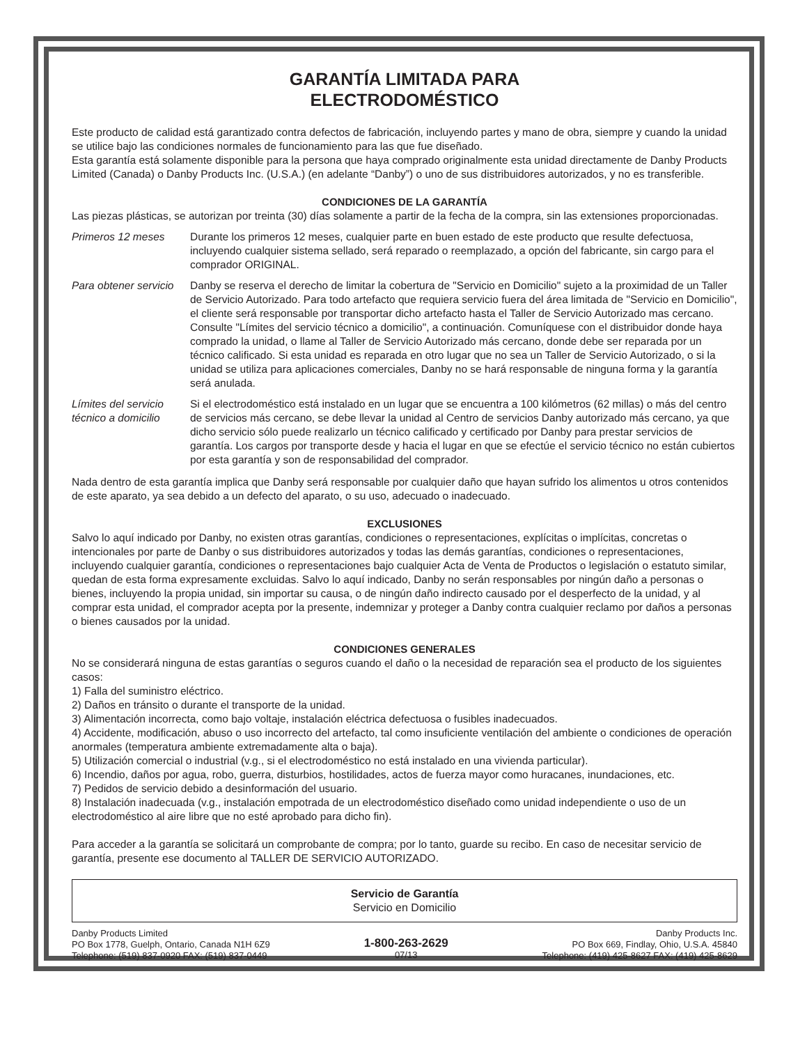GARANTÍA LIMITADA PARA
ELECTRODOMÉSTICO
Este producto de calidad está garantizado contra defectos de fabricación, incluyendo partes y mano de obra, siempre y cuando la unidad se utilice bajo las condiciones normales de funcionamiento para las que fue diseñado.
Esta garantía está solamente disponible para la persona que haya comprado originalmente esta unidad directamente de Danby Products Limited (Canada) o Danby Products Inc. (U.S.A.) (en adelante “Danby”) o uno de sus distribuidores autorizados, y no es transferible.
CONDICIONES DE LA GARANTÍA
Las piezas plásticas, se autorizan por treinta (30) días solamente a partir de la fecha de la compra, sin las extensiones proporcionadas.
Primeros 12 meses Durante los primeros 12 meses, cualquier parte en buen estado de este producto que resulte defectuosa, incluyendo cualquier sistema sellado, será reparado o reemplazado, a opción del fabricante, sin cargo para el comprador ORIGINAL.
Para obtener servicio
Danby se reserva el derecho de limitar la cobertura de "Servicio en Domicilio" sujeto a la proximidad de un Taller de Servicio Autorizado. Para todo artefacto que requiera servicio fuera del área limitada de "Servicio en Domicilio", el cliente será responsable por transportar dicho artefacto hasta el Taller de Servicio Autorizado mas cercano. Consulte "Límites del servicio técnico a domicilio", a continuación. Comuníquese con el distribuidor donde haya comprado la unidad, o llame al Taller de Servicio Autorizado más cercano, donde debe ser reparada por un técnico calificado. Si esta unidad es reparada en otro lugar que no sea un Taller de Servicio Autorizado, o si la unidad se utiliza para aplicaciones comerciales, Danby no se hará responsable de ninguna forma y la garantía será anulada.
Límites del servicio técnico a domicilio
Si el electrodoméstico está instalado en un lugar que se encuentra a 100 kilómetros (62 millas) o más del centro de servicios más cercano, se debe llevar la unidad al Centro de servicios Danby autorizado más cercano, ya que dicho servicio sólo puede realizarlo un técnico calificado y certificado por Danby para prestar servicios de garantía. Los cargos por transporte desde y hacia el lugar en que se efectúe el servicio técnico no están cubiertos por esta garantía y son de responsabilidad del comprador.
Nada dentro de esta garantía implica que Danby será responsable por cualquier daño que hayan sufrido los alimentos u otros contenidos de este aparato, ya sea debido a un defecto del aparato, o su uso, adecuado o inadecuado.
EXCLUSIONES
Salvo lo aquí indicado por Danby, no existen otras garantías, condiciones o representaciones, explícitas o implícitas, concretas o intencionales por parte de Danby o sus distribuidores autorizados y todas las demás garantías, condiciones o representaciones, incluyendo cualquier garantía, condiciones o representaciones bajo cualquier Acta de Venta de Productos o legislación o estatuto similar, quedan de esta forma expresamente excluidas. Salvo lo aquí indicado, Danby no serán responsables por ningún daño a personas o bienes, incluyendo la propia unidad, sin importar su causa, o de ningún daño indirecto causado por el desperfecto de la unidad, y al comprar esta unidad, el comprador acepta por la presente, indemnizar y proteger a Danby contra cualquier reclamo por daños a personas o bienes causados por la unidad.
CONDICIONES GENERALES
No se considerará ninguna de estas garantías o seguros cuando el daño o la necesidad de reparación sea el producto de los siguientes casos:
1) Falla del suministro eléctrico.
2) Daños en tránsito o durante el transporte de la unidad.
3) Alimentación incorrecta, como bajo voltaje, instalación eléctrica defectuosa o fusibles inadecuados.
4) Accidente, modificación, abuso o uso incorrecto del artefacto, tal como insuficiente ventilación del ambiente o condiciones de operación anormales (temperatura ambiente extremadamente alta o baja).
5) Utilización comercial o industrial (v.g., si el electrodoméstico no está instalado en una vivienda particular).
6) Incendio, daños por agua, robo, guerra, disturbios, hostilidades, actos de fuerza mayor como huracanes, inundaciones, etc.
7) Pedidos de servicio debido a desinformación del usuario.
8) Instalación inadecuada (v.g., instalación empotrada de un electrodoméstico diseñado como unidad independiente o uso de un electrodoméstico al aire libre que no esté aprobado para dicho fin).
Para acceder a la garantía se solicitará un comprobante de compra; por lo tanto, guarde su recibo. En caso de necesitar servicio de garantía, presente ese documento al TALLER DE SERVICIO AUTORIZADO.
Servicio de Garantía
Servicio en Domicilio
Danby Products Limited
PO Box 1778, Guelph, Ontario, Canada N1H 6Z9
Telephone: (519) 837-0920 FAX: (519) 837-0449
1-800-263-2629
07/13
Danby Products Inc.
PO Box 669, Findlay, Ohio, U.S.A. 45840
Telephone: (419) 425-8627 FAX: (419) 425-8629